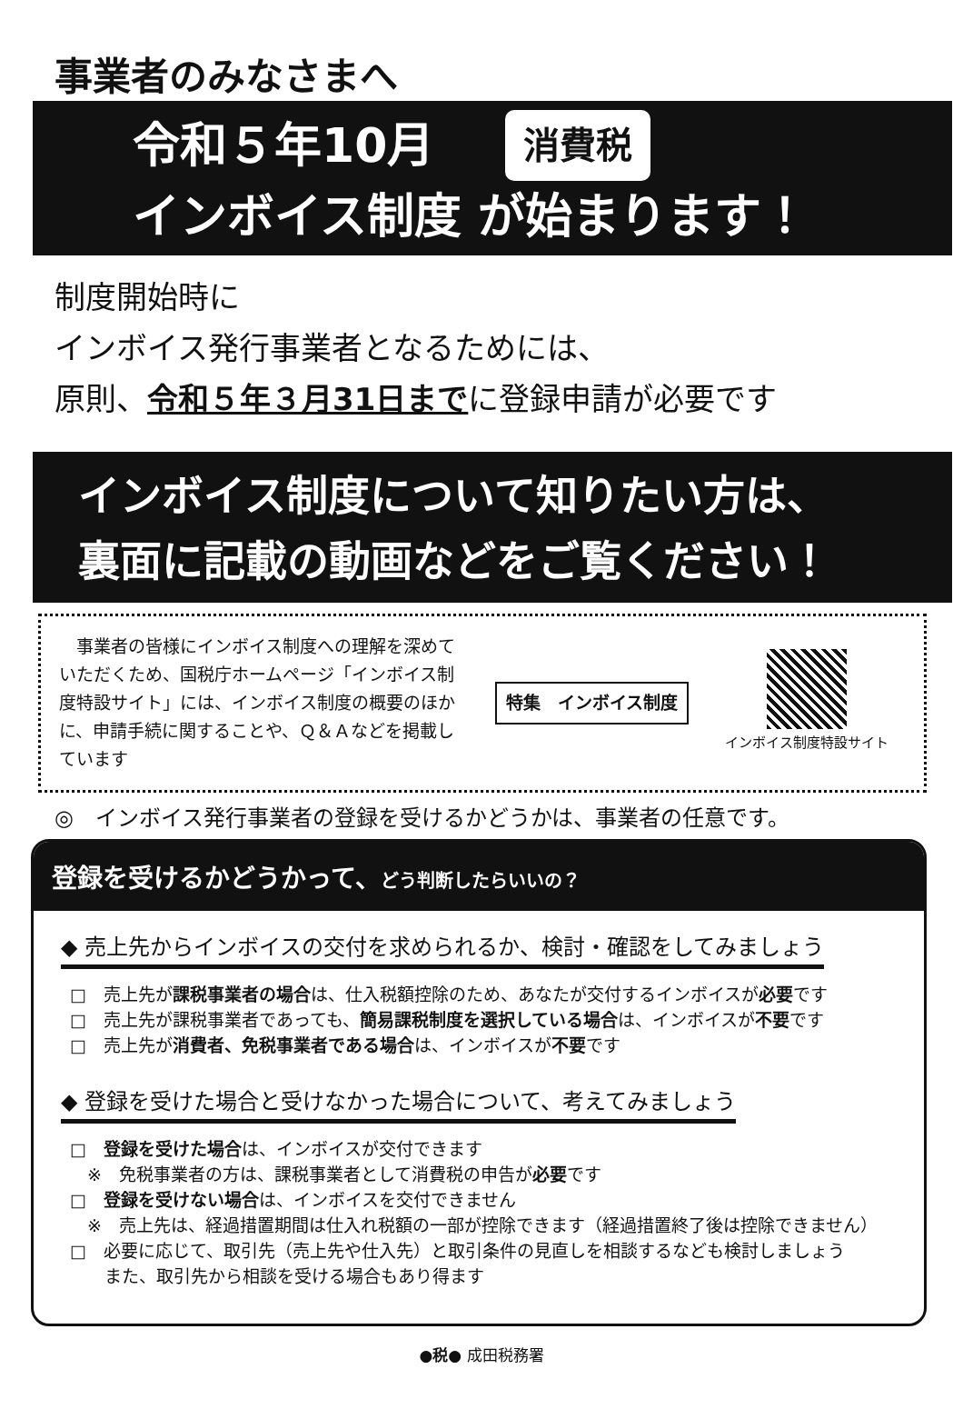事業者のみなさまへ
令和５年10月 消費税
インボイス制度 が始まります！
制度開始時に
インボイス発行事業者となるためには、
原則、令和５年３月31日までに登録申請が必要です
インボイス制度について知りたい方は、
裏面に記載の動画などをご覧ください！
　事業者の皆様にインボイス制度への理解を深めていただくため、国税庁ホームページ「インボイス制度特設サイト」には、インボイス制度の概要のほかに、申請手続に関することや、Ｑ＆Ａなどを掲載しています
特集　インボイス制度
インボイス制度特設サイト
◎　インボイス発行事業者の登録を受けるかどうかは、事業者の任意です。
登録を受けるかどうかって、どう判断したらいいの？
◆ 売上先からインボイスの交付を求められるか、検討・確認をしてみましょう
□　売上先が課税事業者の場合は、仕入税額控除のため、あなたが交付するインボイスが必要です
□　売上先が課税事業者であっても、簡易課税制度を選択している場合は、インボイスが不要です
□　売上先が消費者、免税事業者である場合は、インボイスが不要です
◆ 登録を受けた場合と受けなかった場合について、考えてみましょう
□　登録を受けた場合は、インボイスが交付できます
　※　免税事業者の方は、課税事業者として消費税の申告が必要です
□　登録を受けない場合は、インボイスを交付できません
　※　売上先は、経過措置期間は仕入れ税額の一部が控除できます（経過措置終了後は控除できません）
□　必要に応じて、取引先（売上先や仕入先）と取引条件の見直しを相談するなども検討しましょう
　　また、取引先から相談を受ける場合もあり得ます
●税● 成田税務署